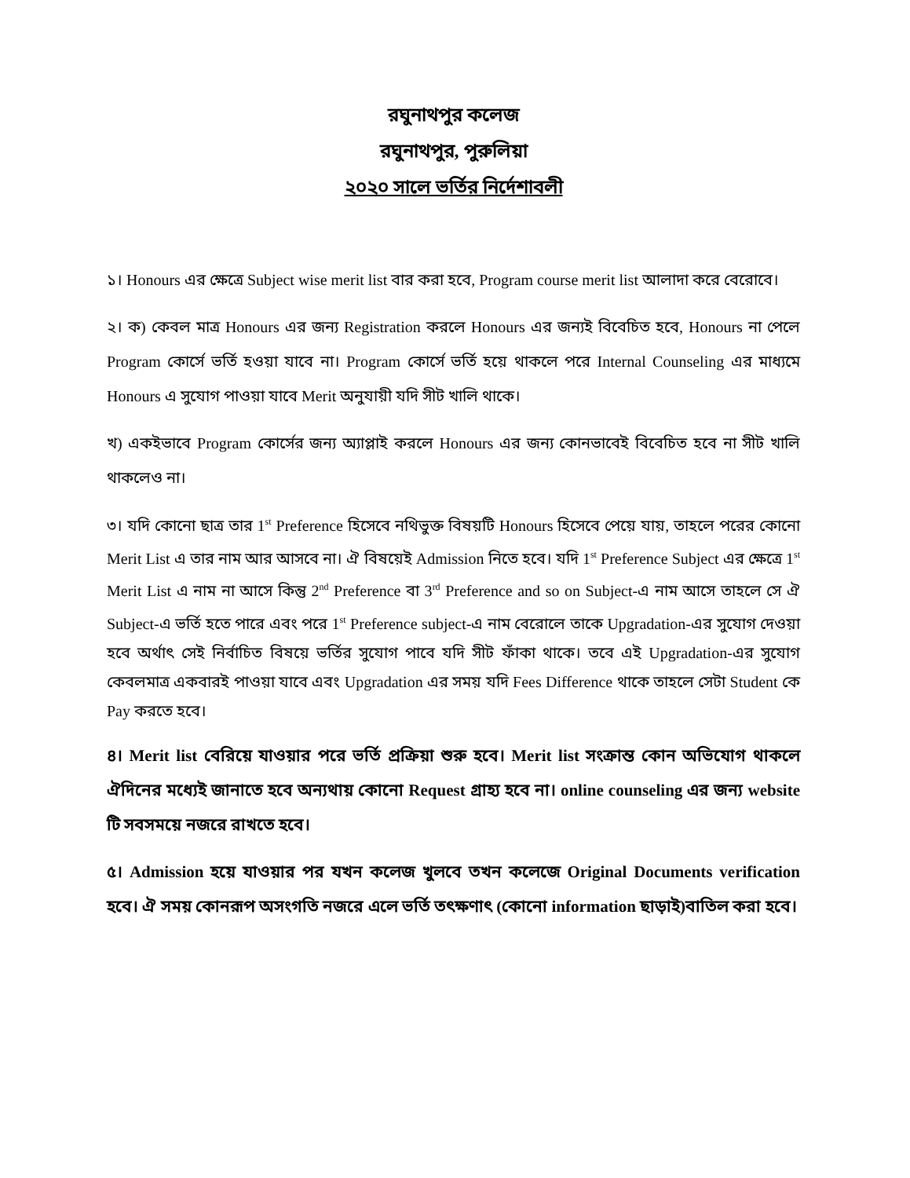রঘুনাথপুর কলেজ
রঘুনাথপুর, পুরুলিয়া
২০২০ সালে ভর্তির নির্দেশাবলী
১। Honours এর ক্ষেত্রে Subject wise merit list বার করা হবে, Program course merit list আলাদা করে বেরোবে।
২। ক) কেবল মাত্র Honours এর জন্য Registration করলে Honours এর জন্যই বিবেচিত হবে, Honours না পেলে Program কোর্সে ভর্তি হওয়া যাবে না। Program কোর্সে ভর্তি হয়ে থাকলে পরে Internal Counseling এর মাধ্যমে Honours এ সুযোগ পাওয়া যাবে Merit অনুযায়ী যদি সীট খালি থাকে।
খ) একইভাবে Program কোর্সের জন্য অ্যাপ্লাই করলে Honours এর জন্য কোনভাবেই বিবেচিত হবে না সীট খালি থাকলেও না।
৩। যদি কোনো ছাত্র তার 1<sup>st</sup> Preference হিসেবে নথিভুক্ত বিষয়টি Honours হিসেবে পেয়ে যায়, তাহলে পরের কোনো Merit List এ তার নাম আর আসবে না। ঐ বিষয়েই Admission নিতে হবে। যদি 1<sup>st</sup> Preference Subject এর ক্ষেত্রে 1<sup>st</sup> Merit List এ নাম না আসে কিন্তু 2<sup>nd</sup> Preference বা 3<sup>rd</sup> Preference and so on Subject-এ নাম আসে তাহলে সে ঐ Subject-এ ভর্তি হতে পারে এবং পরে 1<sup>st</sup> Preference subject-এ নাম বেরোলে তাকে Upgradation-এর সুযোগ দেওয়া হবে অর্থাৎ সেই নির্বাচিত বিষয়ে ভর্তির সুযোগ পাবে যদি সীট ফাঁকা থাকে। তবে এই Upgradation-এর সুযোগ কেবলমাত্র একবারই পাওয়া যাবে এবং Upgradation এর সময় যদি Fees Difference থাকে তাহলে সেটা Student কে Pay করতে হবে।
৪। Merit list বেরিয়ে যাওয়ার পরে ভর্তি প্রক্রিয়া শুরু হবে। Merit list সংক্রান্ত কোন অভিযোগ থাকলে ঐদিনের মধ্যেই জানাতে হবে অন্যথায় কোনো Request গ্রাহ্য হবে না। online counseling এর জন্য website টি সবসময়ে নজরে রাখতে হবে।
৫। Admission হয়ে যাওয়ার পর যখন কলেজ খুলবে তখন কলেজে Original Documents verification হবে। ঐ সময় কোনরূপ অসংগতি নজরে এলে ভর্তি তৎক্ষণাৎ (কোনো information ছাড়াই)বাতিল করা হবে।